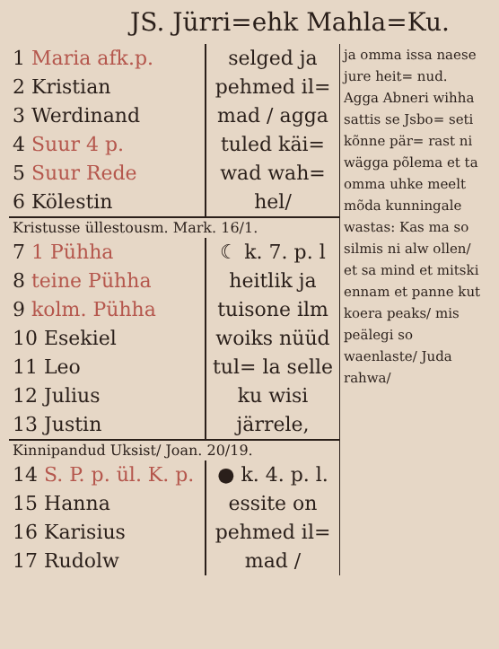JS. Jürri=ehk Mahla=Ku.
| 1 Maria afk.p. 2 Kristian 3 Werdinand 4 Suur 4 p. 5 Suur Rede 6 Kölestin | selged ja pehmed il= mad / agga tuled käi= wad wah= hel/ | ja omma issa naese jure heit= nud. Agga Abneri wihha sattis se Jsbo= seti kõnne pär= rast ni wägga põlema et ta omma uhke meelt mõda kunningale wastas: Kas ma so silmis ni alw ollen/ et sa mind et mitski ennam et panne kut koera peaks/ mis peälegi so waenlaste/ Juda rahwa/ |
| Kristusse üllestousm. Mark. 16/1. | | |
| 7 1 Pühha 8 teine Pühha 9 kolm. Pühha 10 Esekiel 11 Leo 12 Julius 13 Justin | ☾ k. 7. p. l heitlik ja tuisone ilm woiks nüüd tul= la selle ku wisi järrele, | |
| Kinnipandud Uksist/ Joan. 20/19. | | |
| 14 S. P. p. ül. K. p. 15 Hanna 16 Karisius 17 Rudolw | ● k. 4. p. l. essite on pehmed il= mad / | |